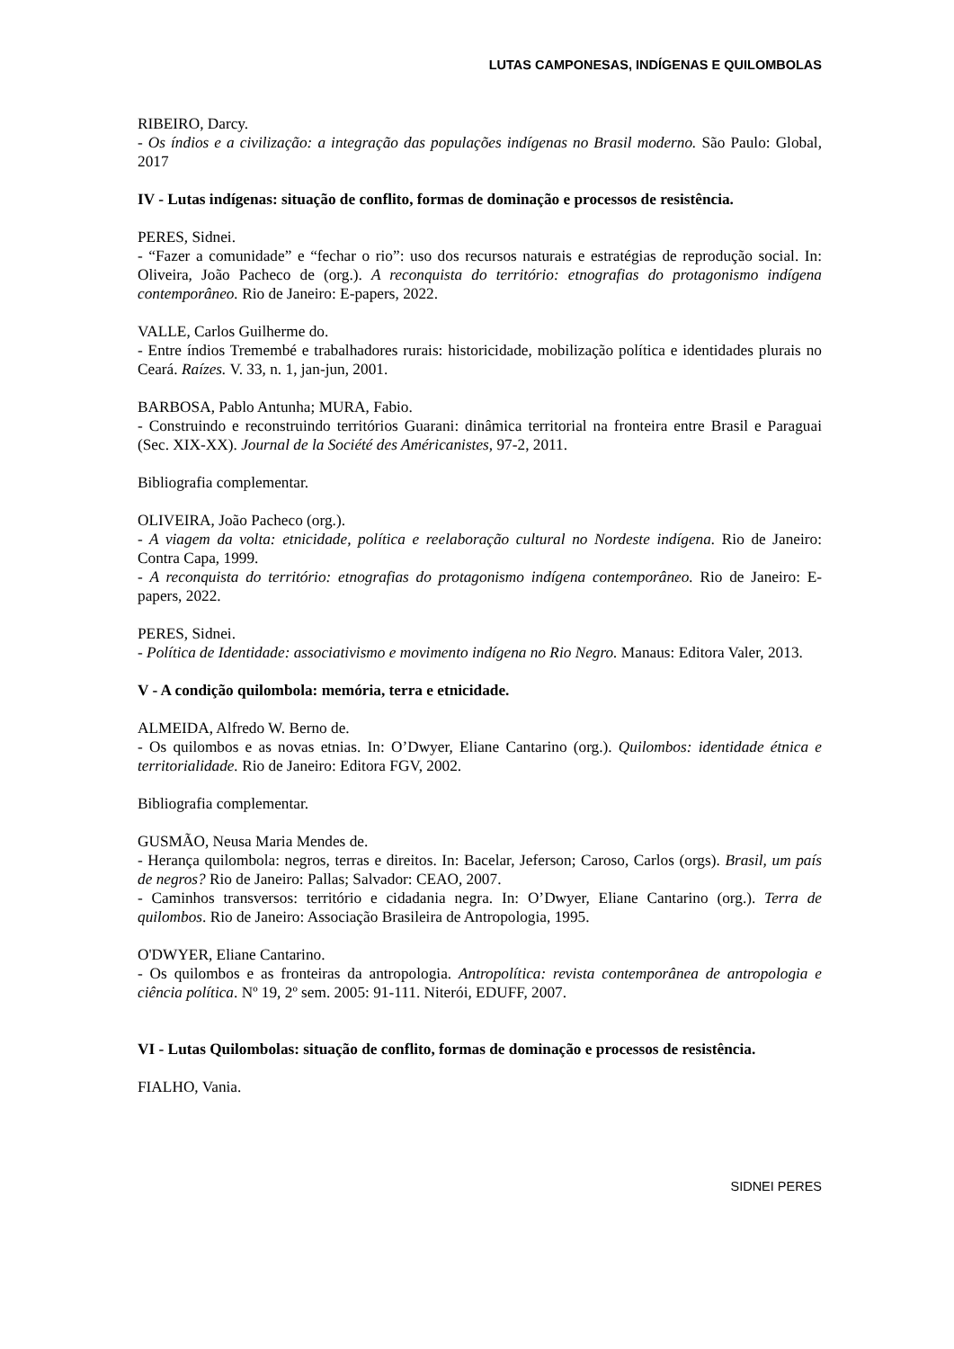LUTAS CAMPONESAS, INDÍGENAS E QUILOMBOLAS
RIBEIRO, Darcy.
- Os índios e a civilização: a integração das populações indígenas no Brasil moderno. São Paulo: Global, 2017
IV - Lutas indígenas: situação de conflito, formas de dominação e processos de resistência.
PERES, Sidnei.
- “Fazer a comunidade” e “fechar o rio”: uso dos recursos naturais e estratégias de reprodução social. In: Oliveira, João Pacheco de (org.). A reconquista do território: etnografias do protagonismo indígena contemporâneo. Rio de Janeiro: E-papers, 2022.
VALLE, Carlos Guilherme do.
- Entre índios Tremembé e trabalhadores rurais: historicidade, mobilização política e identidades plurais no Ceará. Raízes. V. 33, n. 1, jan-jun, 2001.
BARBOSA, Pablo Antunha; MURA, Fabio.
- Construindo e reconstruindo territórios Guarani: dinâmica territorial na fronteira entre Brasil e Paraguai (Sec. XIX-XX). Journal de la Société des Américanistes, 97-2, 2011.
Bibliografia complementar.
OLIVEIRA, João Pacheco (org.).
- A viagem da volta: etnicidade, política e reelaboração cultural no Nordeste indígena. Rio de Janeiro: Contra Capa, 1999.
- A reconquista do território: etnografias do protagonismo indígena contemporâneo. Rio de Janeiro: E-papers, 2022.
PERES, Sidnei.
- Política de Identidade: associativismo e movimento indígena no Rio Negro. Manaus: Editora Valer, 2013.
V - A condição quilombola: memória, terra e etnicidade.
ALMEIDA, Alfredo W. Berno de.
- Os quilombos e as novas etnias. In: O’Dwyer, Eliane Cantarino (org.). Quilombos: identidade étnica e territorialidade. Rio de Janeiro: Editora FGV, 2002.
Bibliografia complementar.
GUSMÃO, Neusa Maria Mendes de.
- Herança quilombola: negros, terras e direitos. In: Bacelar, Jeferson; Caroso, Carlos (orgs). Brasil, um país de negros? Rio de Janeiro: Pallas; Salvador: CEAO, 2007.
- Caminhos transversos: território e cidadania negra. In: O’Dwyer, Eliane Cantarino (org.). Terra de quilombos. Rio de Janeiro: Associação Brasileira de Antropologia, 1995.
O'DWYER, Eliane Cantarino.
- Os quilombos e as fronteiras da antropologia. Antropolítica: revista contemporânea de antropologia e ciência política. Nº 19, 2º sem. 2005: 91-111. Niterói, EDUFF, 2007.
VI - Lutas Quilombolas: situação de conflito, formas de dominação e processos de resistência.
FIALHO, Vania.
SIDNEI PERES